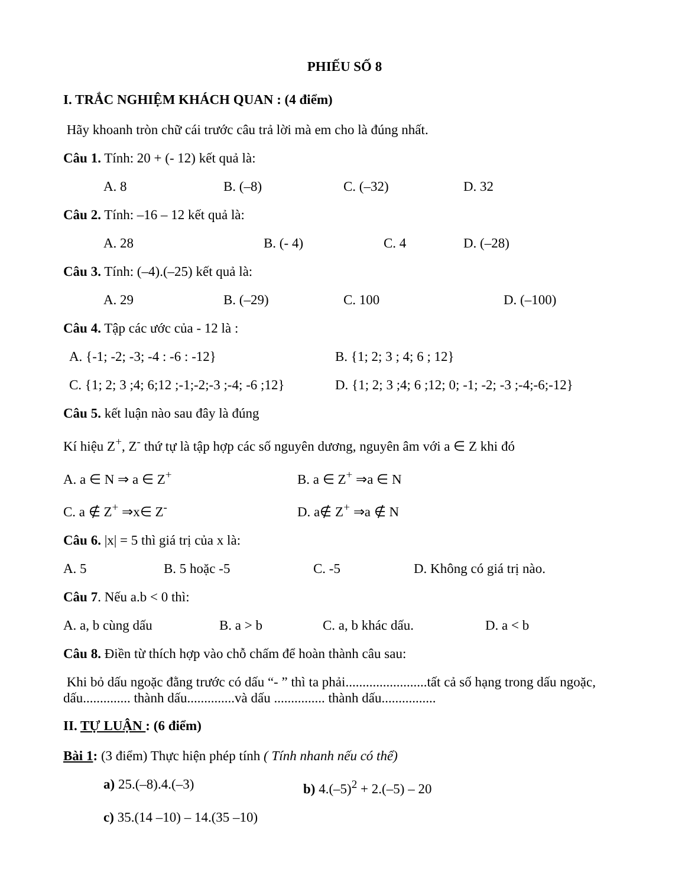PHIẾU SỐ 8
I. TRẮC NGHIỆM KHÁCH QUAN : (4 điểm)
Hãy khoanh tròn chữ cái trước câu trả lời mà em cho là đúng nhất.
Câu 1. Tính: 20 + (- 12) kết quả là:
A. 8 B. (–8) C. (–32) D. 32
Câu 2. Tính: –16 – 12 kết quả là:
A. 28 B. (- 4) C. 4 D. (–28)
Câu 3. Tính: (–4).(–25) kết quả là:
A. 29 B. (–29) C. 100 D. (–100)
Câu 4. Tập các ước của - 12 là :
A. {-1; -2; -3; -4 : -6 : -12} B. {1; 2; 3 ; 4; 6 ; 12}
C. {1; 2; 3 ;4; 6;12 ;-1;-2;-3 ;-4; -6 ;12} D. {1; 2; 3 ;4; 6 ;12; 0; -1; -2; -3 ;-4;-6;-12}
Câu 5. kết luận nào sau đây là đúng
Kí hiệu Z<sup>+</sup>, Z<sup>-</sup> thứ tự là tập hợp các số nguyên dương, nguyên âm với a ∈ Z khi đó
A. a ∈ N ⇒ a ∈ Z<sup>+</sup> B. a ∈ Z<sup>+</sup> ⇒a ∈ N
C. a ∉ Z<sup>+</sup> ⇒x∈ Z<sup>-</sup> D. a∉ Z<sup>+</sup> ⇒a ∉ N
Câu 6. |x| = 5 thì giá trị của x là:
A. 5 B. 5 hoặc -5 C. -5 D. Không có giá trị nào.
Câu 7. Nếu a.b < 0 thì:
A. a, b cùng dấu B. a > b C. a, b khác dấu. D. a < b
Câu 8. Điền từ thích hợp vào chỗ chấm để hoàn thành câu sau:
Khi bỏ dấu ngoặc đằng trước có dấu “- ” thì ta phải........................tất cả số hạng trong dấu ngoặc, dấu.............. thành dấu..............và dấu ............... thành dấu................
II. TỰ LUẬN : (6 điểm)
Bài 1: (3 điểm) Thực hiện phép tính ( Tính nhanh nếu có thể)
a) 25.(–8).4.(–3) b) 4.(–5)<sup>2</sup> + 2.(–5) – 20
c) 35.(14 –10) – 14.(35 –10)